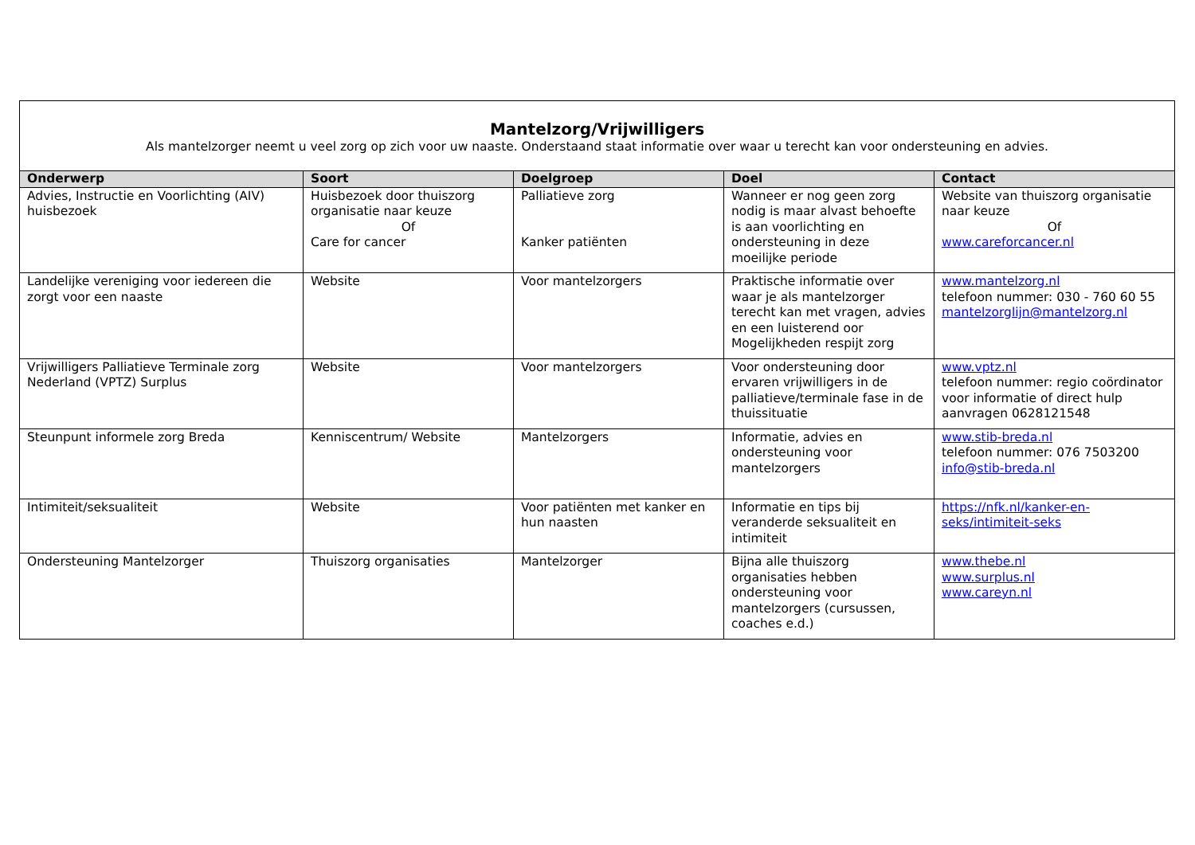| Mantelzorg/Vrijwilligers Als mantelzorger neemt u veel zorg op zich voor uw naaste. Onderstaand staat informatie over waar u terecht kan voor ondersteuning en advies. | | | | |
| Onderwerp | Soort | Doelgroep | Doel | Contact |
| Advies, Instructie en Voorlichting (AIV) huisbezoek | Huisbezoek door thuiszorg organisatie naar keuze Of Care for cancer | Palliatieve zorg Kanker patiënten | Wanneer er nog geen zorg nodig is maar alvast behoefte is aan voorlichting en ondersteuning in deze moeilijke periode | Website van thuiszorg organisatie naar keuze Of www.careforcancer.nl |
| Landelijke vereniging voor iedereen die zorgt voor een naaste | Website | Voor mantelzorgers | Praktische informatie over waar je als mantelzorger terecht kan met vragen, advies en een luisterend oor Mogelijkheden respijt zorg | www.mantelzorg.nl telefoon nummer: 030 - 760 60 55 mantelzorglijn@mantelzorg.nl |
| Vrijwilligers Palliatieve Terminale zorg Nederland (VPTZ) Surplus | Website | Voor mantelzorgers | Voor ondersteuning door ervaren vrijwilligers in de palliatieve/terminale fase in de thuissituatie | www.vptz.nl telefoon nummer: regio coördinator voor informatie of direct hulp aanvragen 0628121548 |
| Steunpunt informele zorg Breda | Kenniscentrum/ Website | Mantelzorgers | Informatie, advies en ondersteuning voor mantelzorgers | www.stib-breda.nl telefoon nummer: 076 7503200 info@stib-breda.nl |
| Intimiteit/seksualiteit | Website | Voor patiënten met kanker en hun naasten | Informatie en tips bij veranderde seksualiteit en intimiteit | https://nfk.nl/kanker-en-seks/intimiteit-seks |
| Ondersteuning Mantelzorger | Thuiszorg organisaties | Mantelzorger | Bijna alle thuiszorg organisaties hebben ondersteuning voor mantelzorgers (cursussen, coaches e.d.) | www.thebe.nl www.surplus.nl www.careyn.nl |